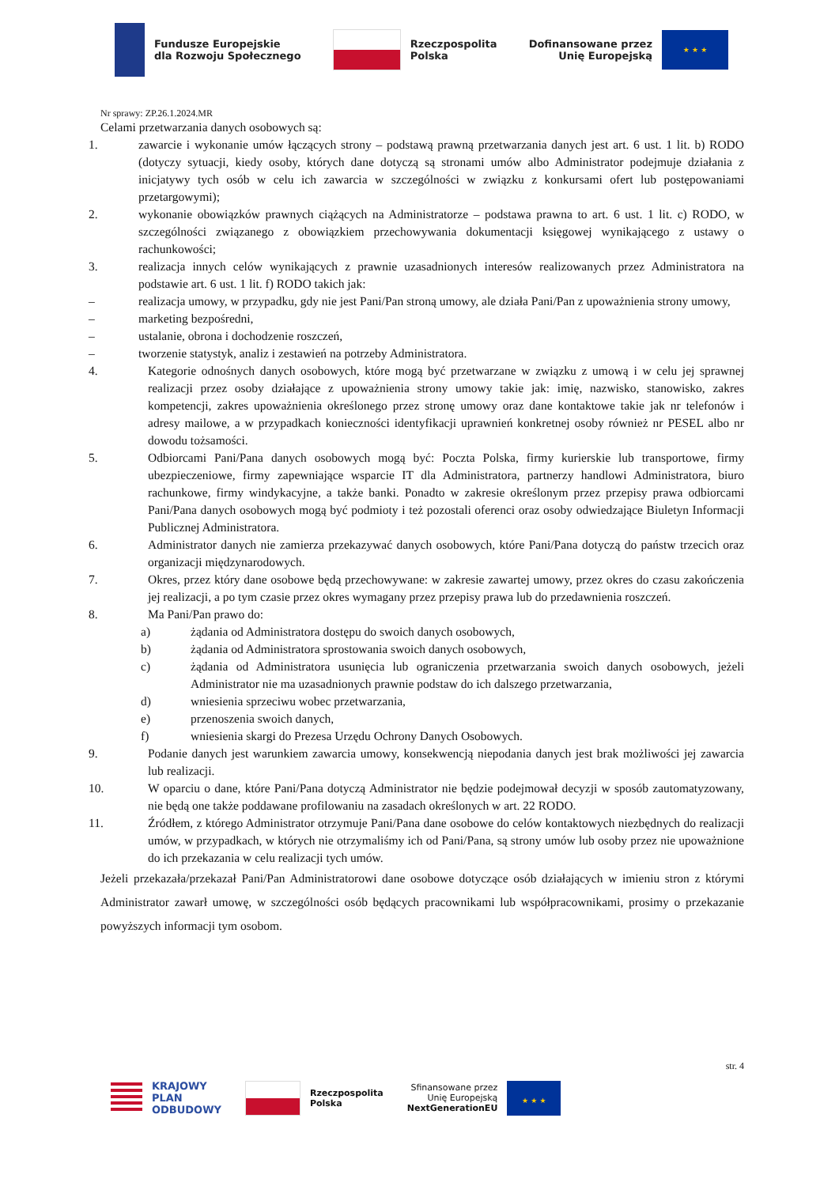Fundusze Europejskie
dla Rozwoju Społecznego
Rzeczpospolita
Polska
Dofinansowane przez
Unię Europejską
★ ★ ★
Nr sprawy: ZP.26.1.2024.MR
Celami przetwarzania danych osobowych są:
1. zawarcie i wykonanie umów łączących strony – podstawą prawną przetwarzania danych jest art. 6 ust. 1 lit. b) RODO (dotyczy sytuacji, kiedy osoby, których dane dotyczą są stronami umów albo Administrator podejmuje działania z inicjatywy tych osób w celu ich zawarcia w szczególności w związku z konkursami ofert lub postępowaniami przetargowymi);
2. wykonanie obowiązków prawnych ciążących na Administratorze – podstawa prawna to art. 6 ust. 1 lit. c) RODO, w szczególności związanego z obowiązkiem przechowywania dokumentacji księgowej wynikającego z ustawy o rachunkowości;
3. realizacja innych celów wynikających z prawnie uzasadnionych interesów realizowanych przez Administratora na podstawie art. 6 ust. 1 lit. f) RODO takich jak:
– realizacja umowy, w przypadku, gdy nie jest Pani/Pan stroną umowy, ale działa Pani/Pan z upoważnienia strony umowy,
– marketing bezpośredni,
– ustalanie, obrona i dochodzenie roszczeń,
– tworzenie statystyk, analiz i zestawień na potrzeby Administratora.
4. Kategorie odnośnych danych osobowych, które mogą być przetwarzane w związku z umową i w celu jej sprawnej realizacji przez osoby działające z upoważnienia strony umowy takie jak: imię, nazwisko, stanowisko, zakres kompetencji, zakres upoważnienia określonego przez stronę umowy oraz dane kontaktowe takie jak nr telefonów i adresy mailowe, a w przypadkach konieczności identyfikacji uprawnień konkretnej osoby również nr PESEL albo nr dowodu tożsamości.
5. Odbiorcami Pani/Pana danych osobowych mogą być: Poczta Polska, firmy kurierskie lub transportowe, firmy ubezpieczeniowe, firmy zapewniające wsparcie IT dla Administratora, partnerzy handlowi Administratora, biuro rachunkowe, firmy windykacyjne, a także banki. Ponadto w zakresie określonym przez przepisy prawa odbiorcami Pani/Pana danych osobowych mogą być podmioty i też pozostali oferenci oraz osoby odwiedzające Biuletyn Informacji Publicznej Administratora.
6. Administrator danych nie zamierza przekazywać danych osobowych, które Pani/Pana dotyczą do państw trzecich oraz organizacji międzynarodowych.
7. Okres, przez który dane osobowe będą przechowywane: w zakresie zawartej umowy, przez okres do czasu zakończenia jej realizacji, a po tym czasie przez okres wymagany przez przepisy prawa lub do przedawnienia roszczeń.
8. Ma Pani/Pan prawo do:
a) żądania od Administratora dostępu do swoich danych osobowych,
b) żądania od Administratora sprostowania swoich danych osobowych,
c) żądania od Administratora usunięcia lub ograniczenia przetwarzania swoich danych osobowych, jeżeli Administrator nie ma uzasadnionych prawnie podstaw do ich dalszego przetwarzania,
d) wniesienia sprzeciwu wobec przetwarzania,
e) przenoszenia swoich danych,
f) wniesienia skargi do Prezesa Urzędu Ochrony Danych Osobowych.
9. Podanie danych jest warunkiem zawarcia umowy, konsekwencją niepodania danych jest brak możliwości jej zawarcia lub realizacji.
10. W oparciu o dane, które Pani/Pana dotyczą Administrator nie będzie podejmował decyzji w sposób zautomatyzowany, nie będą one także poddawane profilowaniu na zasadach określonych w art. 22 RODO.
11. Źródłem, z którego Administrator otrzymuje Pani/Pana dane osobowe do celów kontaktowych niezbędnych do realizacji umów, w przypadkach, w których nie otrzymaliśmy ich od Pani/Pana, są strony umów lub osoby przez nie upoważnione do ich przekazania w celu realizacji tych umów.
Jeżeli przekazała/przekazał Pani/Pan Administratorowi dane osobowe dotyczące osób działających w imieniu stron z którymi Administrator zawarł umowę, w szczególności osób będących pracownikami lub współpracownikami, prosimy o przekazanie powyższych informacji tym osobom.
str. 4
KRAJOWY
PLAN
ODBUDOWY
Rzeczpospolita
Polska
Sfinansowane przez
Unię Europejską
NextGenerationEU
★ ★ ★